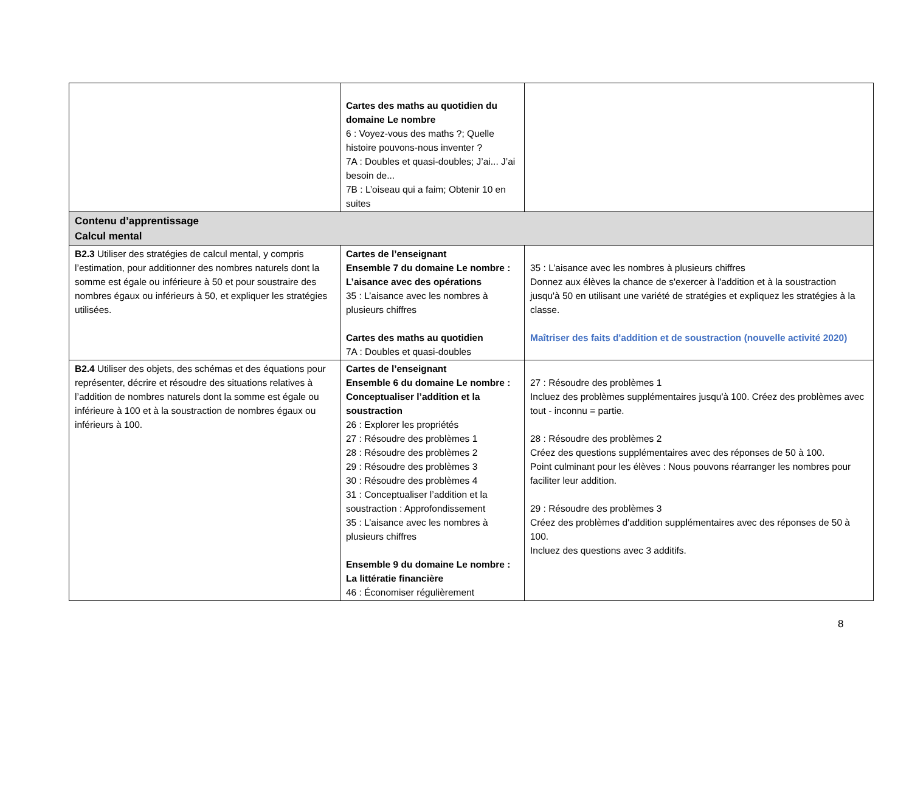| | Cartes des maths au quotidien du domaine Le nombre 6 : Voyez-vous des maths ?; Quelle histoire pouvons-nous inventer ? 7A : Doubles et quasi-doubles; J’ai... J’ai besoin de... 7B : L’oiseau qui a faim; Obtenir 10 en suites | |
| Contenu d’apprentissage Calcul mental | | |
| B2.3 Utiliser des stratégies de calcul mental, y compris l’estimation, pour additionner des nombres naturels dont la somme est égale ou inférieure à 50 et pour soustraire des nombres égaux ou inférieurs à 50, et expliquer les stratégies utilisées. | Cartes de l’enseignant Ensemble 7 du domaine Le nombre : L’aisance avec des opérations 35 : L’aisance avec les nombres à plusieurs chiffres Cartes des maths au quotidien 7A : Doubles et quasi-doubles | 35 : L’aisance avec les nombres à plusieurs chiffres Donnez aux élèves la chance de s'exercer à l'addition et à la soustraction jusqu'à 50 en utilisant une variété de stratégies et expliquez les stratégies à la classe. Maîtriser des faits d'addition et de soustraction (nouvelle activité 2020) |
| B2.4 Utiliser des objets, des schémas et des équations pour représenter, décrire et résoudre des situations relatives à l’addition de nombres naturels dont la somme est égale ou inférieure à 100 et à la soustraction de nombres égaux ou inférieurs à 100. | Cartes de l’enseignant Ensemble 6 du domaine Le nombre : Conceptualiser l’addition et la soustraction 26 : Explorer les propriétés 27 : Résoudre des problèmes 1 28 : Résoudre des problèmes 2 29 : Résoudre des problèmes 3 30 : Résoudre des problèmes 4 31 : Conceptualiser l’addition et la soustraction : Approfondissement 35 : L’aisance avec les nombres à plusieurs chiffres Ensemble 9 du domaine Le nombre : La littératie financière 46 : Économiser régulièrement | 27 : Résoudre des problèmes 1 Incluez des problèmes supplémentaires jusqu'à 100. Créez des problèmes avec tout - inconnu = partie. 28 : Résoudre des problèmes 2 Créez des questions supplémentaires avec des réponses de 50 à 100. Point culminant pour les élèves : Nous pouvons réarranger les nombres pour faciliter leur addition. 29 : Résoudre des problèmes 3 Créez des problèmes d'addition supplémentaires avec des réponses de 50 à 100. Incluez des questions avec 3 additifs. |
8